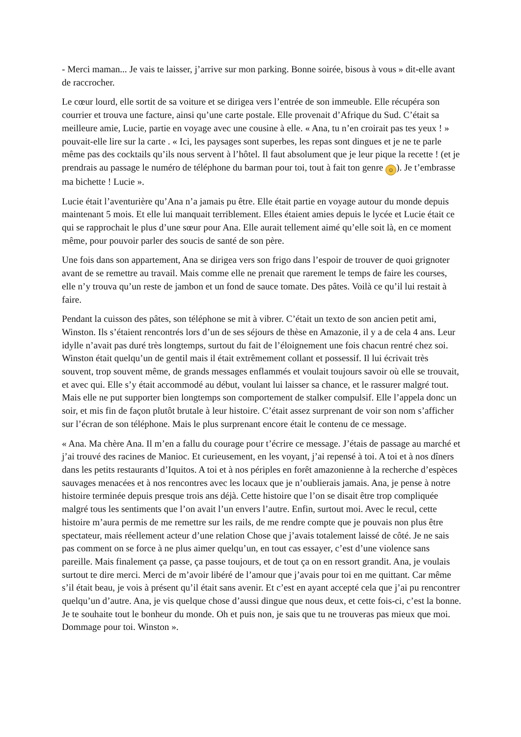- Merci maman... Je vais te laisser, j’arrive sur mon parking. Bonne soirée, bisous à vous » dit-elle avant de raccrocher.
Le cœur lourd, elle sortit de sa voiture et se dirigea vers l’entrée de son immeuble. Elle récupéra son courrier et trouva une facture, ainsi qu’une carte postale. Elle provenait d’Afrique du Sud. C’était sa meilleure amie, Lucie, partie en voyage avec une cousine à elle. « Ana, tu n’en croirait pas tes yeux ! » pouvait-elle lire sur la carte . « Ici, les paysages sont superbes, les repas sont dingues et je ne te parle même pas des cocktails qu’ils nous servent à l’hôtel. Il faut absolument que je leur pique la recette ! (et je prendrais au passage le numéro de téléphone du barman pour toi, tout à fait ton genre ☺). Je t’embrasse ma bichette ! Lucie ».
Lucie était l’aventurière qu’Ana n’a jamais pu être. Elle était partie en voyage autour du monde depuis maintenant 5 mois. Et elle lui manquait terriblement. Elles étaient amies depuis le lycée et Lucie était ce qui se rapprochait le plus d’une sœur pour Ana. Elle aurait tellement aimé qu’elle soit là, en ce moment même, pour pouvoir parler des soucis de santé de son père.
Une fois dans son appartement, Ana se dirigea vers son frigo dans l’espoir de trouver de quoi grignoter avant de se remettre au travail. Mais comme elle ne prenait que rarement le temps de faire les courses, elle n’y trouva qu’un reste de jambon et un fond de sauce tomate. Des pâtes. Voilà ce qu’il lui restait à faire.
Pendant la cuisson des pâtes, son téléphone se mit à vibrer. C’était un texto de son ancien petit ami, Winston. Ils s’étaient rencontrés lors d’un de ses séjours de thèse en Amazonie, il y a de cela 4 ans. Leur idylle n’avait pas duré très longtemps, surtout du fait de l’éloignement une fois chacun rentré chez soi. Winston était quelqu’un de gentil mais il était extrêmement collant et possessif. Il lui écrivait très souvent, trop souvent même, de grands messages enflammés et voulait toujours savoir où elle se trouvait, et avec qui. Elle s’y était accommodé au début, voulant lui laisser sa chance, et le rassurer malgré tout. Mais elle ne put supporter bien longtemps son comportement de stalker compulsif. Elle l’appela donc un soir, et mis fin de façon plutôt brutale à leur histoire. C’était assez surprenant de voir son nom s’afficher sur l’écran de son téléphone. Mais le plus surprenant encore était le contenu de ce message.
« Ana. Ma chère Ana. Il m’en a fallu du courage pour t’écrire ce message. J’étais de passage au marché et j’ai trouvé des racines de Manioc. Et curieusement, en les voyant, j’ai repensé à toi. A toi et à nos dîners dans les petits restaurants d’Iquitos. A toi et à nos périples en forêt amazonienne à la recherche d’espèces sauvages menacées et à nos rencontres avec les locaux que je n’oublierais jamais. Ana, je pense à notre histoire terminée depuis presque trois ans déjà. Cette histoire que l’on se disait être trop compliquée malgré tous les sentiments que l’on avait l’un envers l’autre. Enfin, surtout moi. Avec le recul, cette histoire m’aura permis de me remettre sur les rails, de me rendre compte que je pouvais non plus être spectateur, mais réellement acteur d’une relation Chose que j’avais totalement laissé de côté. Je ne sais pas comment on se force à ne plus aimer quelqu’un, en tout cas essayer, c’est d’une violence sans pareille. Mais finalement ça passe, ça passe toujours, et de tout ça on en ressort grandit. Ana, je voulais surtout te dire merci. Merci de m’avoir libéré de l’amour que j’avais pour toi en me quittant. Car même s’il était beau, je vois à présent qu’il était sans avenir. Et c’est en ayant accepté cela que j’ai pu rencontrer quelqu’un d’autre. Ana, je vis quelque chose d’aussi dingue que nous deux, et cette fois-ci, c’est la bonne. Je te souhaite tout le bonheur du monde. Oh et puis non, je sais que tu ne trouveras pas mieux que moi. Dommage pour toi. Winston ».